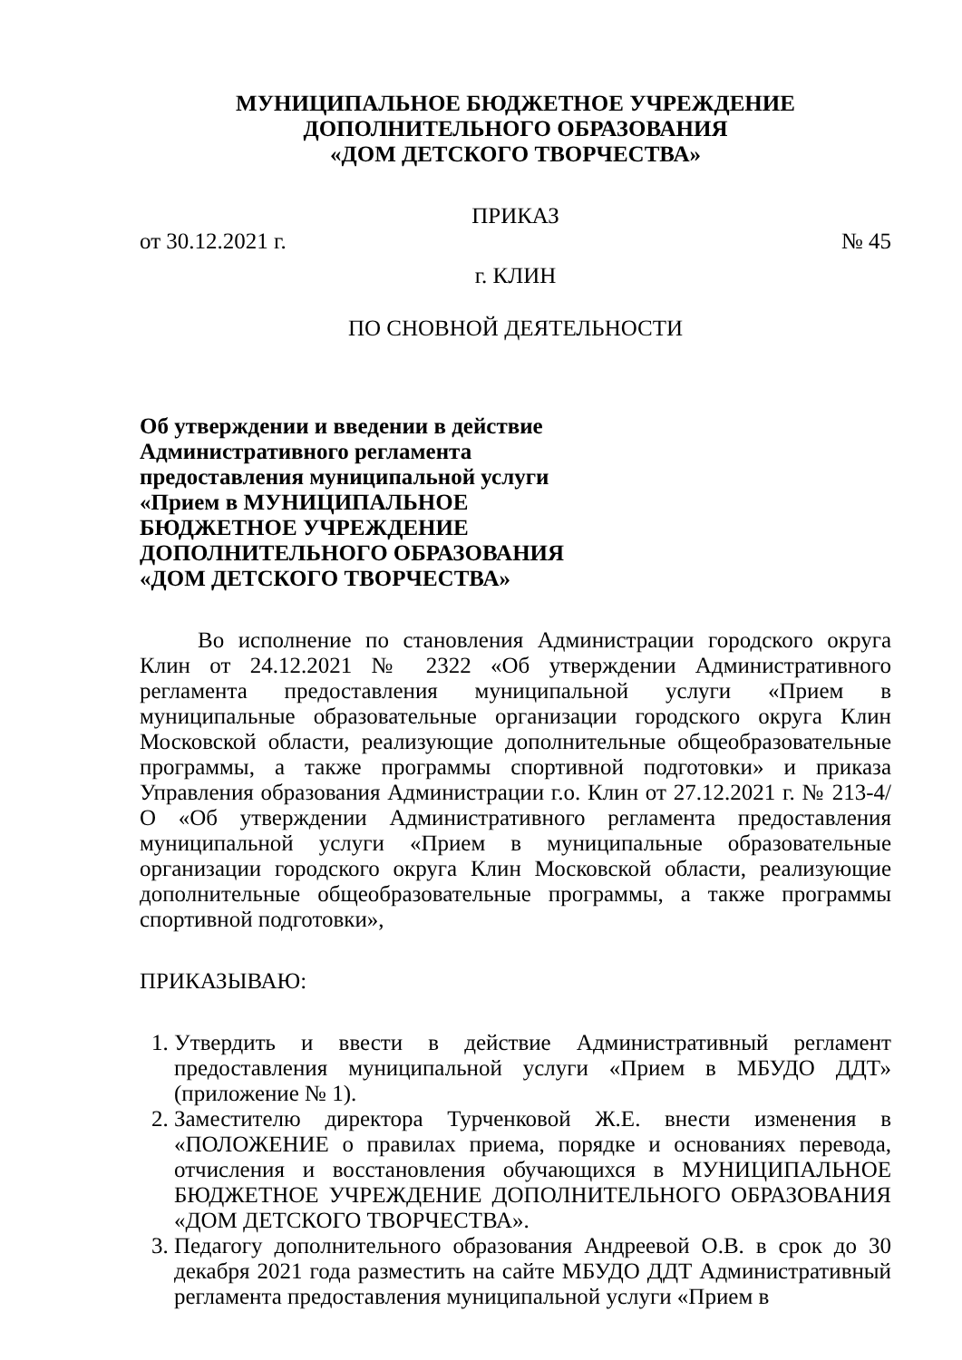МУНИЦИПАЛЬНОЕ БЮДЖЕТНОЕ УЧРЕЖДЕНИЕ
ДОПОЛНИТЕЛЬНОГО ОБРАЗОВАНИЯ
«ДОМ ДЕТСКОГО ТВОРЧЕСТВА»
ПРИКАЗ
от 30.12.2021 г. № 45
г. КЛИН
ПО СНОВНОЙ ДЕЯТЕЛЬНОСТИ
Об утверждении и введении в действие
Административного регламента
предоставления муниципальной услуги
«Прием в МУНИЦИПАЛЬНОЕ
БЮДЖЕТНОЕ УЧРЕЖДЕНИЕ
ДОПОЛНИТЕЛЬНОГО ОБРАЗОВАНИЯ
«ДОМ ДЕТСКОГО ТВОРЧЕСТВА»
Во исполнение по становления Администрации городского округа Клин от 24.12.2021 № 2322 «Об утверждении Административного регламента предоставления муниципальной услуги «Прием в муниципальные образовательные организации городского округа Клин Московской области, реализующие дополнительные общеобразовательные программы, а также программы спортивной подготовки» и приказа Управления образования Администрации г.о. Клин от 27.12.2021 г. № 213-4/О «Об утверждении Административного регламента предоставления муниципальной услуги «Прием в муниципальные образовательные организации городского округа Клин Московской области, реализующие дополнительные общеобразовательные программы, а также программы спортивной подготовки»,
ПРИКАЗЫВАЮ:
1. Утвердить и ввести в действие Административный регламент предоставления муниципальной услуги «Прием в МБУДО ДДТ» (приложение № 1).
2. Заместителю директора Турченковой Ж.Е. внести изменения в «ПОЛОЖЕНИЕ о правилах приема, порядке и основаниях перевода, отчисления и восстановления обучающихся в МУНИЦИПАЛЬНОЕ БЮДЖЕТНОЕ УЧРЕЖДЕНИЕ ДОПОЛНИТЕЛЬНОГО ОБРАЗОВАНИЯ «ДОМ ДЕТСКОГО ТВОРЧЕСТВА».
3. Педагогу дополнительного образования Андреевой О.В. в срок до 30 декабря 2021 года разместить на сайте МБУДО ДДТ Административный регламента предоставления муниципальной услуги «Прием в